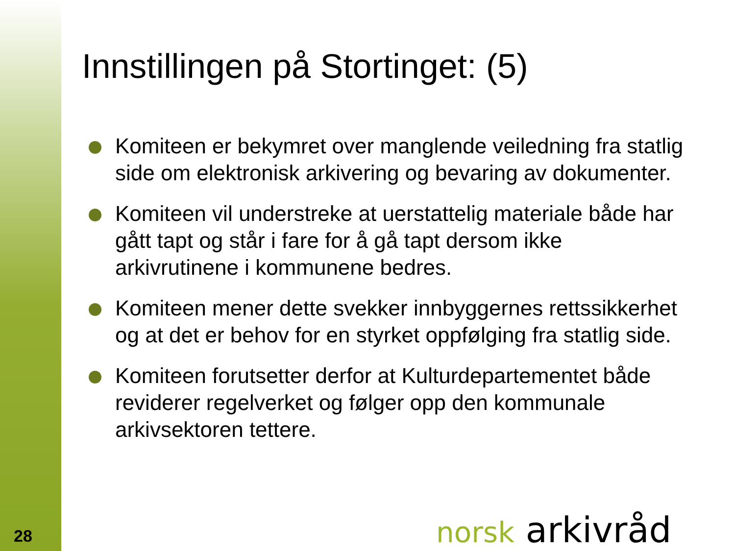Innstillingen på Stortinget: (5)
Komiteen er bekymret over manglende veiledning fra statlig side om elektronisk arkivering og bevaring av dokumenter.
Komiteen vil understreke at uerstattelig materiale både har gått tapt og står i fare for å gå tapt dersom ikke arkivrutinene i kommunene bedres.
Komiteen mener dette svekker innbyggernes rettssikkerhet og at det er behov for en styrket oppfølging fra statlig side.
Komiteen forutsetter derfor at Kulturdepartementet både reviderer regelverket og følger opp den kommunale arkivsektoren tettere.
28 norsk arkivråd